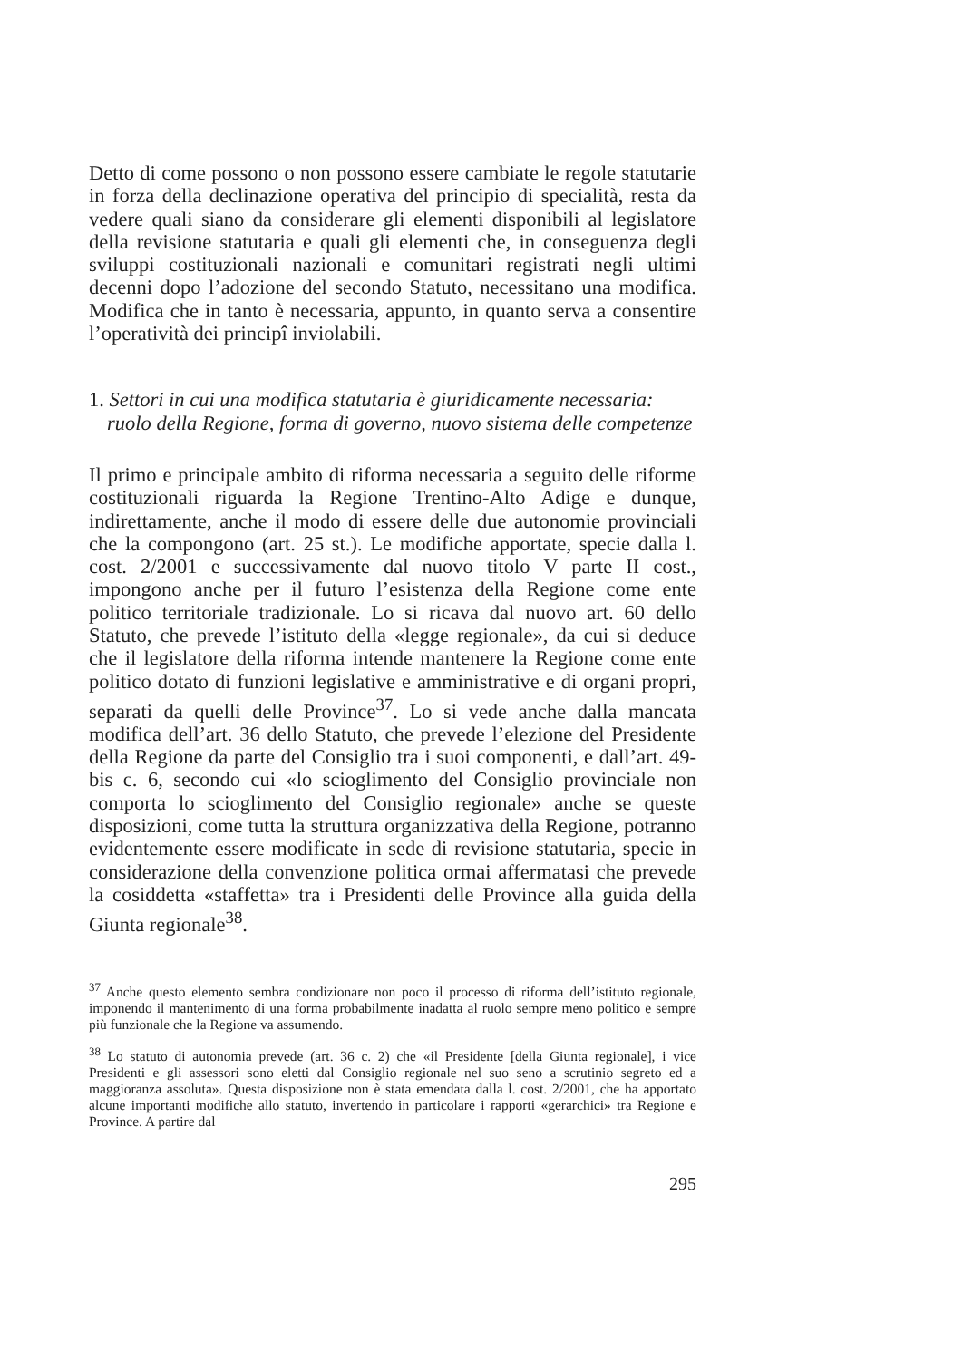Detto di come possono o non possono essere cambiate le regole statutarie in forza della declinazione operativa del principio di specialità, resta da vedere quali siano da considerare gli elementi disponibili al legislatore della revisione statutaria e quali gli elementi che, in conseguenza degli sviluppi costituzionali nazionali e comunitari registrati negli ultimi decenni dopo l’adozione del secondo Statuto, necessitano una modifica. Modifica che in tanto è necessaria, appunto, in quanto serva a consentire l’operatività dei principî inviolabili.
1. Settori in cui una modifica statutaria è giuridicamente necessaria: ruolo della Regione, forma di governo, nuovo sistema delle competenze
Il primo e principale ambito di riforma necessaria a seguito delle riforme costituzionali riguarda la Regione Trentino-Alto Adige e dunque, indirettamente, anche il modo di essere delle due autonomie provinciali che la compongono (art. 25 st.). Le modifiche apportate, specie dalla l. cost. 2/2001 e successivamente dal nuovo titolo V parte II cost., impongono anche per il futuro l’esistenza della Regione come ente politico territoriale tradizionale. Lo si ricava dal nuovo art. 60 dello Statuto, che prevede l’istituto della «legge regionale», da cui si deduce che il legislatore della riforma intende mantenere la Regione come ente politico dotato di funzioni legislative e amministrative e di organi propri, separati da quelli delle Province<sup>37</sup>. Lo si vede anche dalla mancata modifica dell’art. 36 dello Statuto, che prevede l’elezione del Presidente della Regione da parte del Consiglio tra i suoi componenti, e dall’art. 49-bis c. 6, secondo cui «lo scioglimento del Consiglio provinciale non comporta lo scioglimento del Consiglio regionale» anche se queste disposizioni, come tutta la struttura organizzativa della Regione, potranno evidentemente essere modificate in sede di revisione statutaria, specie in considerazione della convenzione politica ormai affermatasi che prevede la cosiddetta «staffetta» tra i Presidenti delle Province alla guida della Giunta regionale<sup>38</sup>.
<sup>37</sup> Anche questo elemento sembra condizionare non poco il processo di riforma dell’istituto regionale, imponendo il mantenimento di una forma probabilmente inadatta al ruolo sempre meno politico e sempre più funzionale che la Regione va assumendo.
<sup>38</sup> Lo statuto di autonomia prevede (art. 36 c. 2) che «il Presidente [della Giunta regionale], i vice Presidenti e gli assessori sono eletti dal Consiglio regionale nel suo seno a scrutinio segreto ed a maggioranza assoluta». Questa disposizione non è stata emendata dalla l. cost. 2/2001, che ha apportato alcune importanti modifiche allo statuto, invertendo in particolare i rapporti «gerarchici» tra Regione e Province. A partire dal
295